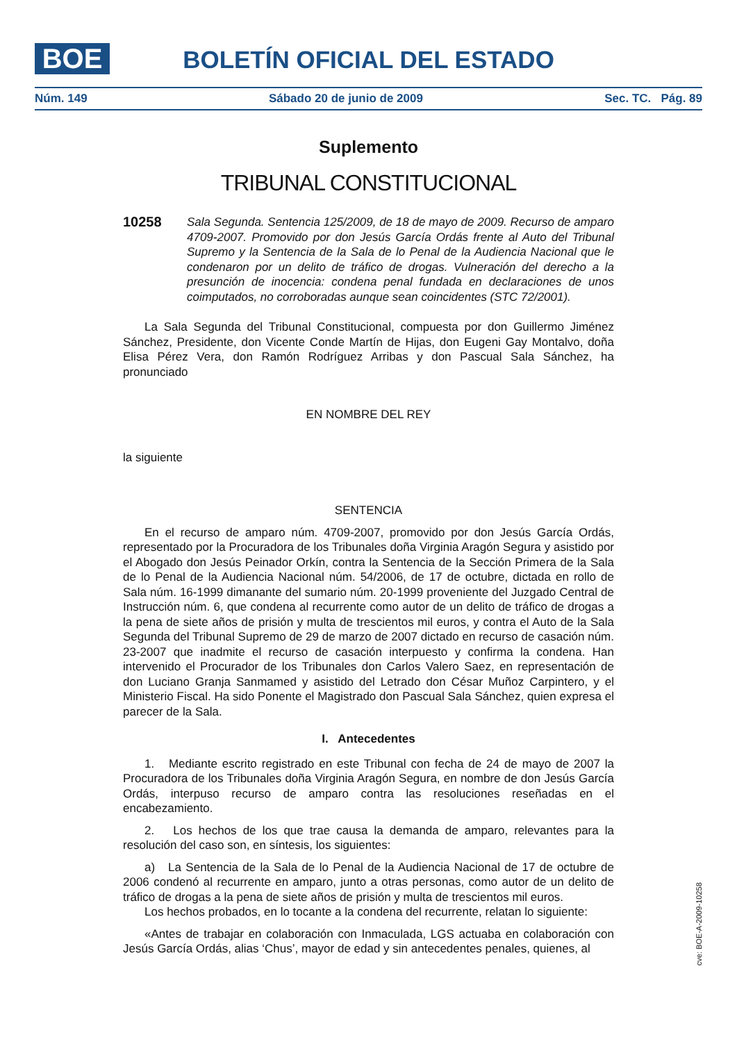BOE
BOLETÍN OFICIAL DEL ESTADO
Núm. 149 Sábado 20 de junio de 2009 Sec. TC. Pág. 89
Suplemento
TRIBUNAL CONSTITUCIONAL
10258 Sala Segunda. Sentencia 125/2009, de 18 de mayo de 2009. Recurso de amparo 4709-2007. Promovido por don Jesús García Ordás frente al Auto del Tribunal Supremo y la Sentencia de la Sala de lo Penal de la Audiencia Nacional que le condenaron por un delito de tráfico de drogas. Vulneración del derecho a la presunción de inocencia: condena penal fundada en declaraciones de unos coimputados, no corroboradas aunque sean coincidentes (STC 72/2001).
La Sala Segunda del Tribunal Constitucional, compuesta por don Guillermo Jiménez Sánchez, Presidente, don Vicente Conde Martín de Hijas, don Eugeni Gay Montalvo, doña Elisa Pérez Vera, don Ramón Rodríguez Arribas y don Pascual Sala Sánchez, ha pronunciado
EN NOMBRE DEL REY
la siguiente
SENTENCIA
En el recurso de amparo núm. 4709-2007, promovido por don Jesús García Ordás, representado por la Procuradora de los Tribunales doña Virginia Aragón Segura y asistido por el Abogado don Jesús Peinador Orkín, contra la Sentencia de la Sección Primera de la Sala de lo Penal de la Audiencia Nacional núm. 54/2006, de 17 de octubre, dictada en rollo de Sala núm. 16-1999 dimanante del sumario núm. 20-1999 proveniente del Juzgado Central de Instrucción núm. 6, que condena al recurrente como autor de un delito de tráfico de drogas a la pena de siete años de prisión y multa de trescientos mil euros, y contra el Auto de la Sala Segunda del Tribunal Supremo de 29 de marzo de 2007 dictado en recurso de casación núm. 23-2007 que inadmite el recurso de casación interpuesto y confirma la condena. Han intervenido el Procurador de los Tribunales don Carlos Valero Saez, en representación de don Luciano Granja Sanmamed y asistido del Letrado don César Muñoz Carpintero, y el Ministerio Fiscal. Ha sido Ponente el Magistrado don Pascual Sala Sánchez, quien expresa el parecer de la Sala.
I. Antecedentes
1. Mediante escrito registrado en este Tribunal con fecha de 24 de mayo de 2007 la Procuradora de los Tribunales doña Virginia Aragón Segura, en nombre de don Jesús García Ordás, interpuso recurso de amparo contra las resoluciones reseñadas en el encabezamiento.
2. Los hechos de los que trae causa la demanda de amparo, relevantes para la resolución del caso son, en síntesis, los siguientes:
a) La Sentencia de la Sala de lo Penal de la Audiencia Nacional de 17 de octubre de 2006 condenó al recurrente en amparo, junto a otras personas, como autor de un delito de tráfico de drogas a la pena de siete años de prisión y multa de trescientos mil euros.
Los hechos probados, en lo tocante a la condena del recurrente, relatan lo siguiente:
«Antes de trabajar en colaboración con Inmaculada, LGS actuaba en colaboración con Jesús García Ordás, alias ‘Chus’, mayor de edad y sin antecedentes penales, quienes, al
cve: BOE-A-2009-10258